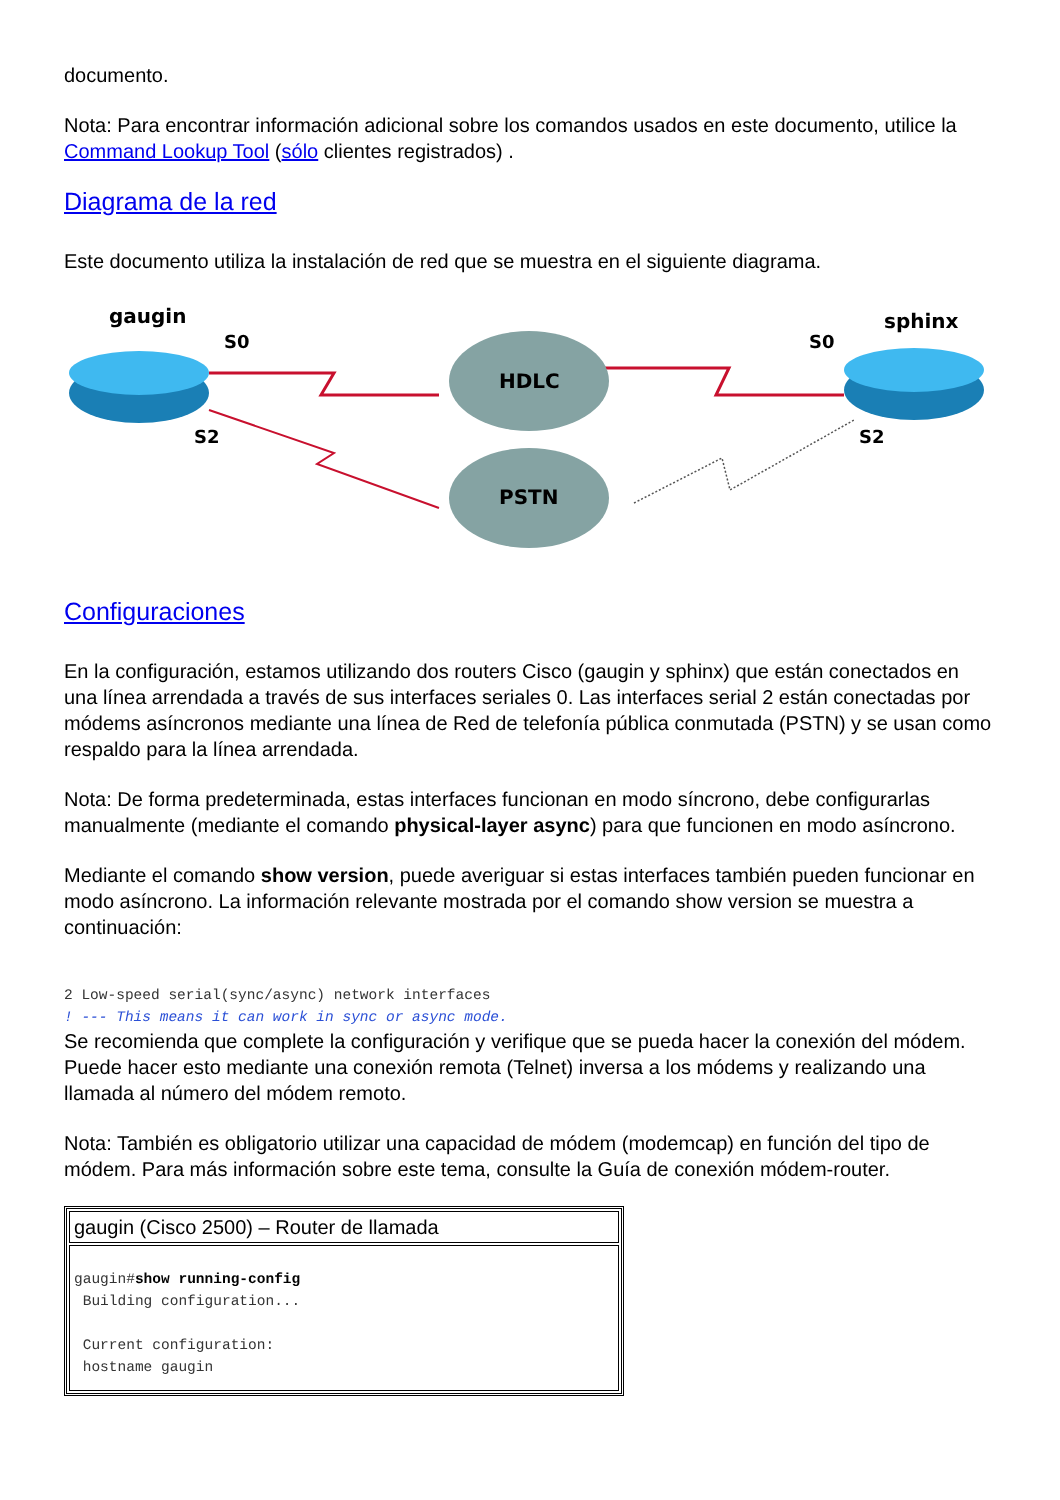documento.
Nota: Para encontrar información adicional sobre los comandos usados en este documento, utilice la Command Lookup Tool (sólo clientes registrados) .
Diagrama de la red
Este documento utiliza la instalación de red que se muestra en el siguiente diagrama.
gaugin
S0
S2
HDLC
PSTN
S0
sphinx
S2
Configuraciones
En la configuración, estamos utilizando dos routers Cisco (gaugin y sphinx) que están conectados en una línea arrendada a través de sus interfaces seriales 0. Las interfaces serial 2 están conectadas por módems asíncronos mediante una línea de Red de telefonía pública conmutada (PSTN) y se usan como respaldo para la línea arrendada.
Nota: De forma predeterminada, estas interfaces funcionan en modo síncrono, debe configurarlas manualmente (mediante el comando physical-layer async) para que funcionen en modo asíncrono.
Mediante el comando show version, puede averiguar si estas interfaces también pueden funcionar en modo asíncrono. La información relevante mostrada por el comando show version se muestra a continuación:
2 Low-speed serial(sync/async) network interfaces
! --- This means it can work in sync or async mode.
Se recomienda que complete la configuración y verifique que se pueda hacer la conexión del módem. Puede hacer esto mediante una conexión remota (Telnet) inversa a los módems y realizando una llamada al número del módem remoto.
Nota: También es obligatorio utilizar una capacidad de módem (modemcap) en función del tipo de módem. Para más información sobre este tema, consulte la Guía de conexión módem-router.
| gaugin (Cisco 2500) – Router de llamada |
| gaugin# show running-config Building configuration... Current configuration: hostname gaugin |